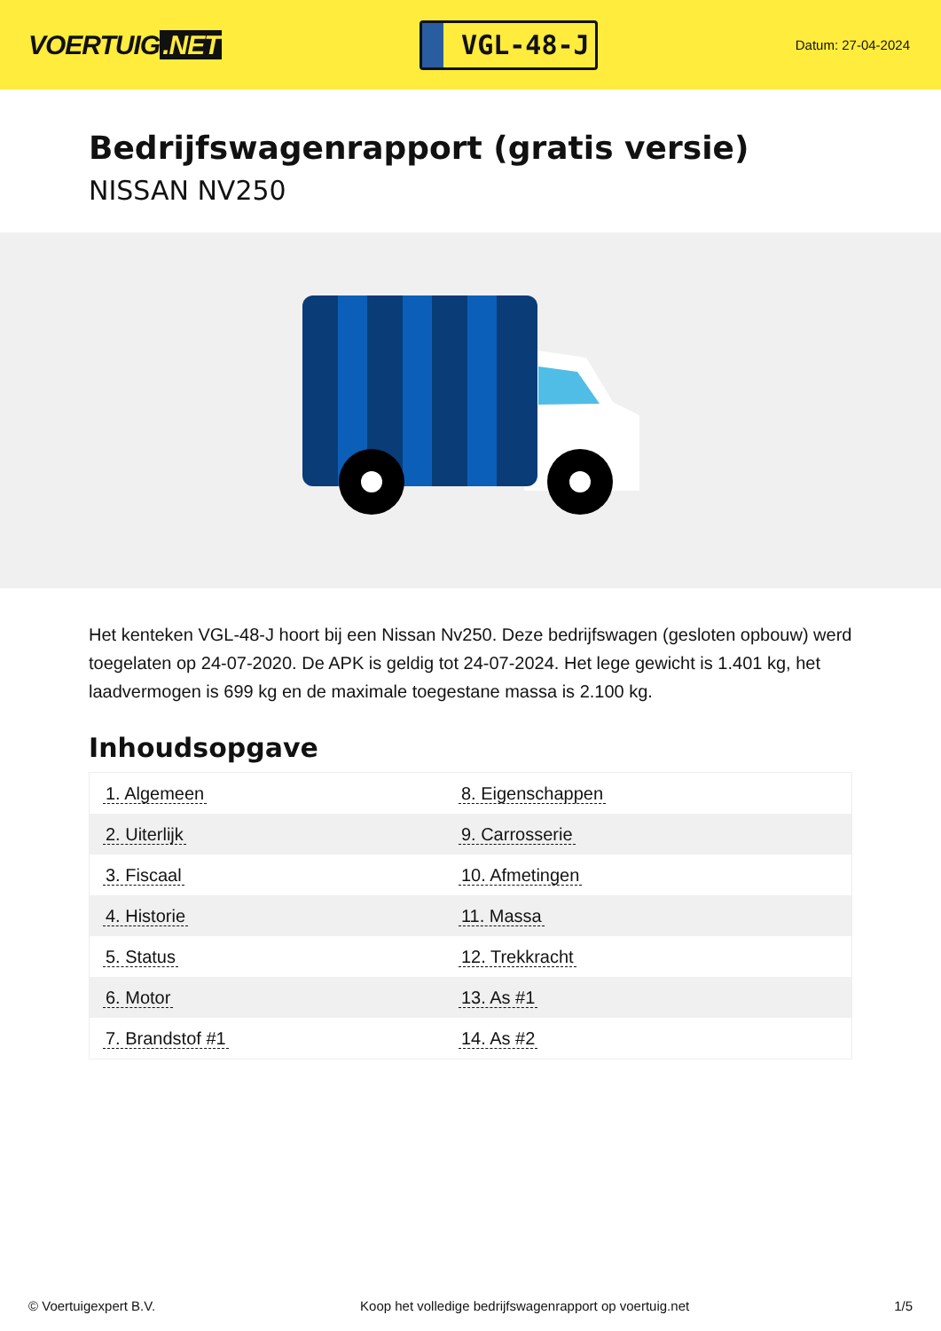VOERTUIG.NET
VGL-48-J
Datum: 27-04-2024
Bedrijfswagenrapport (gratis versie)
NISSAN NV250
Het kenteken VGL-48-J hoort bij een Nissan Nv250. Deze bedrijfswagen (gesloten opbouw) werd toegelaten op 24-07-2020. De APK is geldig tot 24-07-2024. Het lege gewicht is 1.401 kg, het laadvermogen is 699 kg en de maximale toegestane massa is 2.100 kg.
Inhoudsopgave
| 1. Algemeen | 8. Eigenschappen |
| 2. Uiterlijk | 9. Carrosserie |
| 3. Fiscaal | 10. Afmetingen |
| 4. Historie | 11. Massa |
| 5. Status | 12. Trekkracht |
| 6. Motor | 13. As #1 |
| 7. Brandstof #1 | 14. As #2 |
© Voertuigexpert B.V. Koop het volledige bedrijfswagenrapport op voertuig.net 1/5